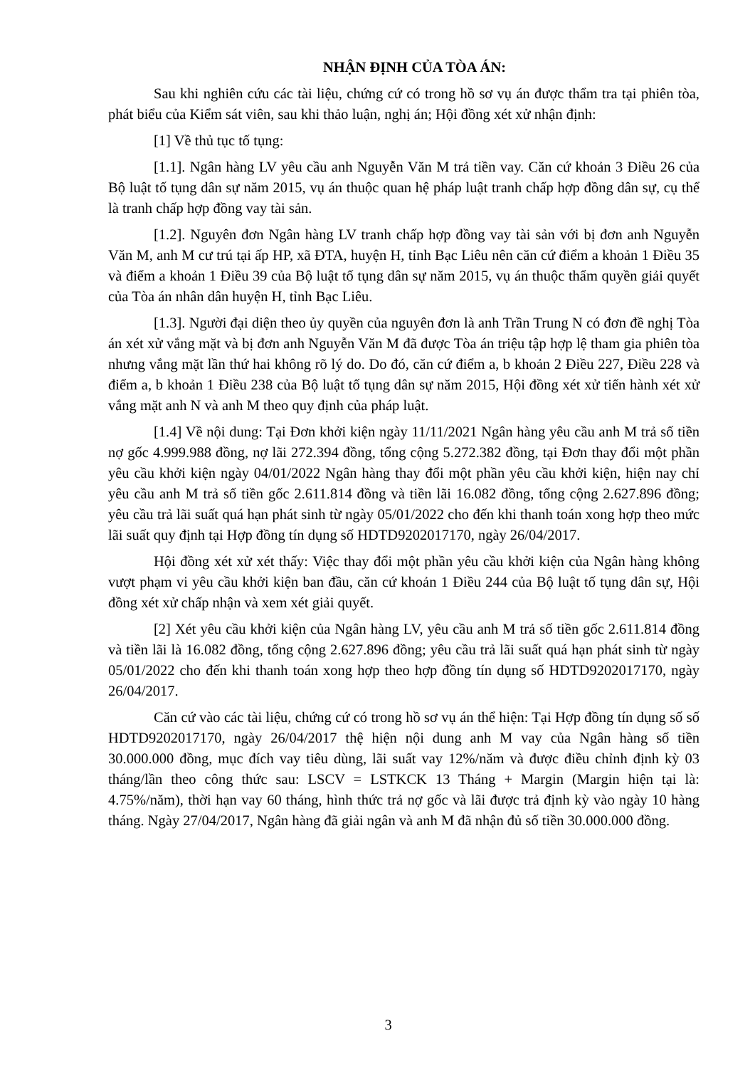NHẬN ĐỊNH CỦA TÒA ÁN:
Sau khi nghiên cứu các tài liệu, chứng cứ có trong hồ sơ vụ án được thẩm tra tại phiên tòa, phát biểu của Kiểm sát viên, sau khi thảo luận, nghị án; Hội đồng xét xử nhận định:
[1] Về thủ tục tố tụng:
[1.1]. Ngân hàng LV yêu cầu anh Nguyễn Văn M trả tiền vay. Căn cứ khoản 3 Điều 26 của Bộ luật tố tụng dân sự năm 2015, vụ án thuộc quan hệ pháp luật tranh chấp hợp đồng dân sự, cụ thể là tranh chấp hợp đồng vay tài sản.
[1.2]. Nguyên đơn Ngân hàng LV tranh chấp hợp đồng vay tài sản với bị đơn anh Nguyễn Văn M, anh M cư trú tại ấp HP, xã ĐTA, huyện H, tỉnh Bạc Liêu nên căn cứ điểm a khoản 1 Điều 35 và điểm a khoản 1 Điều 39 của Bộ luật tố tụng dân sự năm 2015, vụ án thuộc thẩm quyền giải quyết của Tòa án nhân dân huyện H, tỉnh Bạc Liêu.
[1.3]. Người đại diện theo ủy quyền của nguyên đơn là anh Trần Trung N có đơn đề nghị Tòa án xét xử vắng mặt và bị đơn anh Nguyễn Văn M đã được Tòa án triệu tập hợp lệ tham gia phiên tòa nhưng vắng mặt lần thứ hai không rõ lý do. Do đó, căn cứ điểm a, b khoản 2 Điều 227, Điều 228 và điểm a, b khoản 1 Điều 238 của Bộ luật tố tụng dân sự năm 2015, Hội đồng xét xử tiến hành xét xử vắng mặt anh N và anh M theo quy định của pháp luật.
[1.4] Về nội dung: Tại Đơn khởi kiện ngày 11/11/2021 Ngân hàng yêu cầu anh M trả số tiền nợ gốc 4.999.988 đồng, nợ lãi 272.394 đồng, tổng cộng 5.272.382 đồng, tại Đơn thay đổi một phần yêu cầu khởi kiện ngày 04/01/2022 Ngân hàng thay đổi một phần yêu cầu khởi kiện, hiện nay chỉ yêu cầu anh M trả số tiền gốc 2.611.814 đồng và tiền lãi 16.082 đồng, tổng cộng 2.627.896 đồng; yêu cầu trả lãi suất quá hạn phát sinh từ ngày 05/01/2022 cho đến khi thanh toán xong hợp theo mức lãi suất quy định tại Hợp đồng tín dụng số HDTD9202017170, ngày 26/04/2017.
Hội đồng xét xử xét thấy: Việc thay đổi một phần yêu cầu khởi kiện của Ngân hàng không vượt phạm vi yêu cầu khởi kiện ban đầu, căn cứ khoản 1 Điều 244 của Bộ luật tố tụng dân sự, Hội đồng xét xử chấp nhận và xem xét giải quyết.
[2] Xét yêu cầu khởi kiện của Ngân hàng LV, yêu cầu anh M trả số tiền gốc 2.611.814 đồng và tiền lãi là 16.082 đồng, tổng cộng 2.627.896 đồng; yêu cầu trả lãi suất quá hạn phát sinh từ ngày 05/01/2022 cho đến khi thanh toán xong hợp theo hợp đồng tín dụng số HDTD9202017170, ngày 26/04/2017.
Căn cứ vào các tài liệu, chứng cứ có trong hồ sơ vụ án thể hiện: Tại Hợp đồng tín dụng số số HDTD9202017170, ngày 26/04/2017 thệ hiện nội dung anh M vay của Ngân hàng số tiền 30.000.000 đồng, mục đích vay tiêu dùng, lãi suất vay 12%/năm và được điều chỉnh định kỳ 03 tháng/lần theo công thức sau: LSCV = LSTKCK 13 Tháng + Margin (Margin hiện tại là: 4.75%/năm), thời hạn vay 60 tháng, hình thức trả nợ gốc và lãi được trả định kỳ vào ngày 10 hàng tháng. Ngày 27/04/2017, Ngân hàng đã giải ngân và anh M đã nhận đủ số tiền 30.000.000 đồng.
3